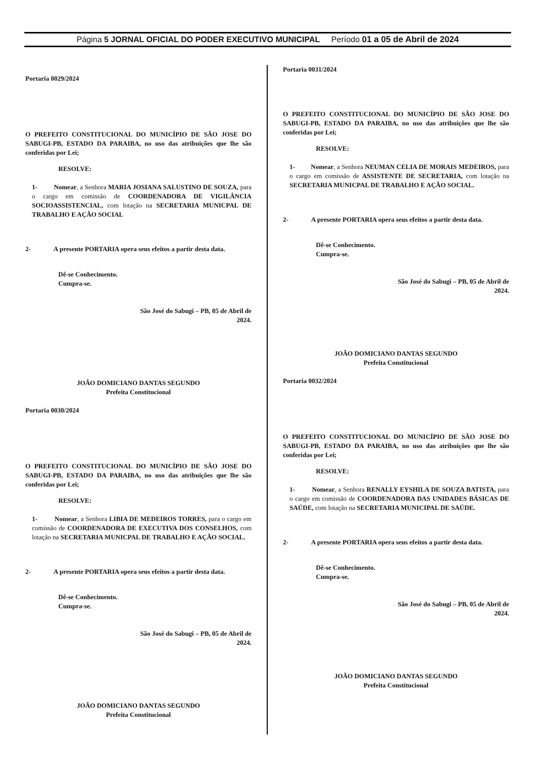Página 5 JORNAL OFICIAL DO PODER EXECUTIVO MUNICIPAL Período 01 a 05 de Abril de 2024
Portaria 0029/2024
O PREFEITO CONSTITUCIONAL DO MUNICÍPIO DE SÃO JOSE DO SABUGI-PB, ESTADO DA PARAIBA, no uso das atribuições que lhe são conferidas por Lei;
RESOLVE:
1- Nomear, a Senhora MARIA JOSIANA SALUSTINO DE SOUZA, para o cargo em comissão de COORDENADORA DE VIGILÂNCIA SOCIOASSISTENCIAL, com lotação na SECRETARIA MUNICPAL DE TRABALHO E AÇÃO SOCIAL
2- A presente PORTARIA opera seus efeitos a partir desta data.
Dê-se Conhecimento.
Cumpra-se.
São José do Sabugi – PB, 05 de Abril de 2024.
JOÃO DOMICIANO DANTAS SEGUNDO
Prefeita Constitucional
Portaria 0030/2024
O PREFEITO CONSTITUCIONAL DO MUNICÍPIO DE SÃO JOSE DO SABUGI-PB, ESTADO DA PARAIBA, no uso das atribuições que lhe são conferidas por Lei;
RESOLVE:
1- Nomear, a Senhora LIBIA DE MEDEIROS TORRES, para o cargo em comissão de COORDENADORA DE EXECUTIVA DOS CONSELHOS, com lotação na SECRETARIA MUNICPAL DE TRABALHO E AÇÃO SOCIAL.
2- A presente PORTARIA opera seus efeitos a partir desta data.
Dê-se Conhecimento.
Cumpra-se.
São José do Sabugi – PB, 05 de Abril de 2024.
JOÃO DOMICIANO DANTAS SEGUNDO
Prefeita Constitucional
Portaria 0031/2024
O PREFEITO CONSTITUCIONAL DO MUNICÍPIO DE SÃO JOSE DO SABUGI-PB, ESTADO DA PARAIBA, no uso das atribuições que lhe são conferidas por Lei;
RESOLVE:
1- Nomear, a Senhora NEUMAN CELIA DE MORAIS MEDEIROS, para o cargo em comissão de ASSISTENTE DE SECRETARIA, com lotação na SECRETARIA MUNICPAL DE TRABALHO E AÇÃO SOCIAL.
2- A presente PORTARIA opera seus efeitos a partir desta data.
Dê-se Conhecimento.
Cumpra-se.
São José do Sabugi – PB, 05 de Abril de 2024.
JOÃO DOMICIANO DANTAS SEGUNDO
Prefeita Constitucional
Portaria 0032/2024
O PREFEITO CONSTITUCIONAL DO MUNICÍPIO DE SÃO JOSE DO SABUGI-PB, ESTADO DA PARAIBA, no uso das atribuições que lhe são conferidas por Lei;
RESOLVE:
1- Nomear, a Senhora RENALLY EYSHILA DE SOUZA BATISTA, para o cargo em comissão de COORDENADORA DAS UNIDADES BÁSICAS DE SAÚDE, com lotação na SECRETARIA MUNICIPAL DE SAÚDE.
2- A presente PORTARIA opera seus efeitos a partir desta data.
Dê-se Conhecimento.
Cumpra-se.
São José do Sabugi – PB, 05 de Abril de 2024.
JOÃO DOMICIANO DANTAS SEGUNDO
Prefeita Constitucional